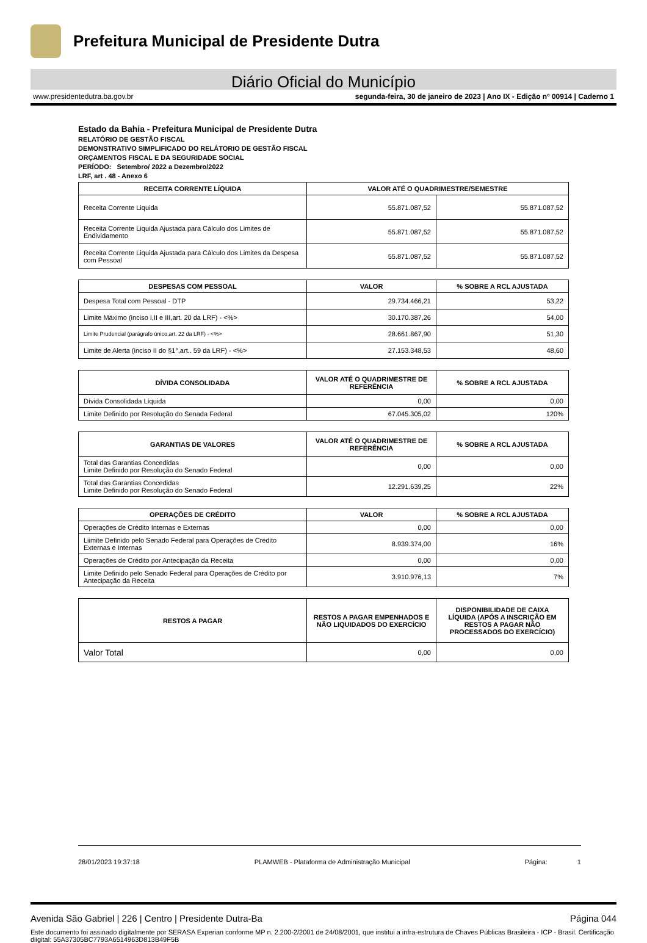Prefeitura Municipal de Presidente Dutra
Diário Oficial do Município
www.presidentedutra.ba.gov.br segunda-feira, 30 de janeiro de 2023 | Ano IX - Edição nº 00914 | Caderno 1
Estado da Bahia - Prefeitura Municipal de Presidente Dutra
RELATÓRIO DE GESTÃO FISCAL
DEMONSTRATIVO SIMPLIFICADO DO RELÁTORIO DE GESTÃO FISCAL
ORÇAMENTOS FISCAL E DA SEGURIDADE SOCIAL
PERÍODO: Setembro/ 2022 a Dezembro/2022
LRF, art . 48 - Anexo 6
| RECEITA CORRENTE LÍQUIDA | VALOR ATÉ O QUADRIMESTRE/SEMESTRE | |
| --- | --- | --- |
| Receita Corrente Liquida | 55.871.087,52 | 55.871.087,52 |
| Receita Corrente Liquida Ajustada para Cálculo dos Limites de Endividamento | 55.871.087,52 | 55.871.087,52 |
| Receita Corrente Liquida Ajustada para Cálculo dos Limites da Despesa com Pessoal | 55.871.087,52 | 55.871.087,52 |
| DESPESAS COM PESSOAL | VALOR | % SOBRE A RCL AJUSTADA |
| --- | --- | --- |
| Despesa Total com Pessoal - DTP | 29.734.466,21 | 53,22 |
| Limite Máximo (inciso I,II e III,art. 20 da LRF) - <%> | 30.170.387,26 | 54,00 |
| Limite Prudencial (parágrafo único,art. 22 da LRF) - <%> | 28.661.867,90 | 51,30 |
| Limite de Alerta (inciso II do §1°,art.. 59 da LRF) - <%> | 27.153.348,53 | 48,60 |
| DÍVIDA CONSOLIDADA | VALOR ATÉ O QUADRIMESTRE DE REFERÊNCIA | % SOBRE A RCL AJUSTADA |
| --- | --- | --- |
| Dívida Consolidada Líquida | 0,00 | 0,00 |
| Limite Definido por Resolução do Senada Federal | 67.045.305,02 | 120% |
| GARANTIAS DE VALORES | VALOR ATÉ O QUADRIMESTRE DE REFERÊNCIA | % SOBRE A RCL AJUSTADA |
| --- | --- | --- |
| Total das Garantias Concedidas Limite Definido por Resolução do Senado Federal | 0,00 | 0,00 |
| Total das Garantias Concedidas Limite Definido por Resolução do Senado Federal | 12.291.639,25 | 22% |
| OPERAÇÕES DE CRÉDITO | VALOR | % SOBRE A RCL AJUSTADA |
| --- | --- | --- |
| Operações de Crédito Internas e Externas | 0,00 | 0,00 |
| Liimite Definido pelo Senado Federal para Operações de Crédito Externas e Internas | 8.939.374,00 | 16% |
| Operações de Crédito por Antecipação da Receita | 0,00 | 0,00 |
| Limite Definido pelo Senado Federal para Operações de Crédito por Antecipação da Receita | 3.910.976,13 | 7% |
| RESTOS A PAGAR | RESTOS A PAGAR EMPENHADOS E NÃO LIQUIDADOS DO EXERCÍCIO | DISPONIBILIDADE DE CAIXA LÍQUIDA (APÓS A INSCRIÇÃO EM RESTOS A PAGAR NÃO PROCESSADOS DO EXERCÍCIO) |
| --- | --- | --- |
| Valor Total | 0,00 | 0,00 |
28/01/2023 19:37:18 PLAMWEB - Plataforma de Administração Municipal Página: 1
Avenida São Gabriel | 226 | Centro | Presidente Dutra-Ba Página 044
Este documento foi assinado digitalmente por SERASA Experian conforme MP n. 2.200-2/2001 de 24/08/2001, que institui a infra-estrutura de Chaves Públicas Brasileira - ICP - Brasil. Certificação diigital: 55A37305BC7793A6514963D813B49F5B